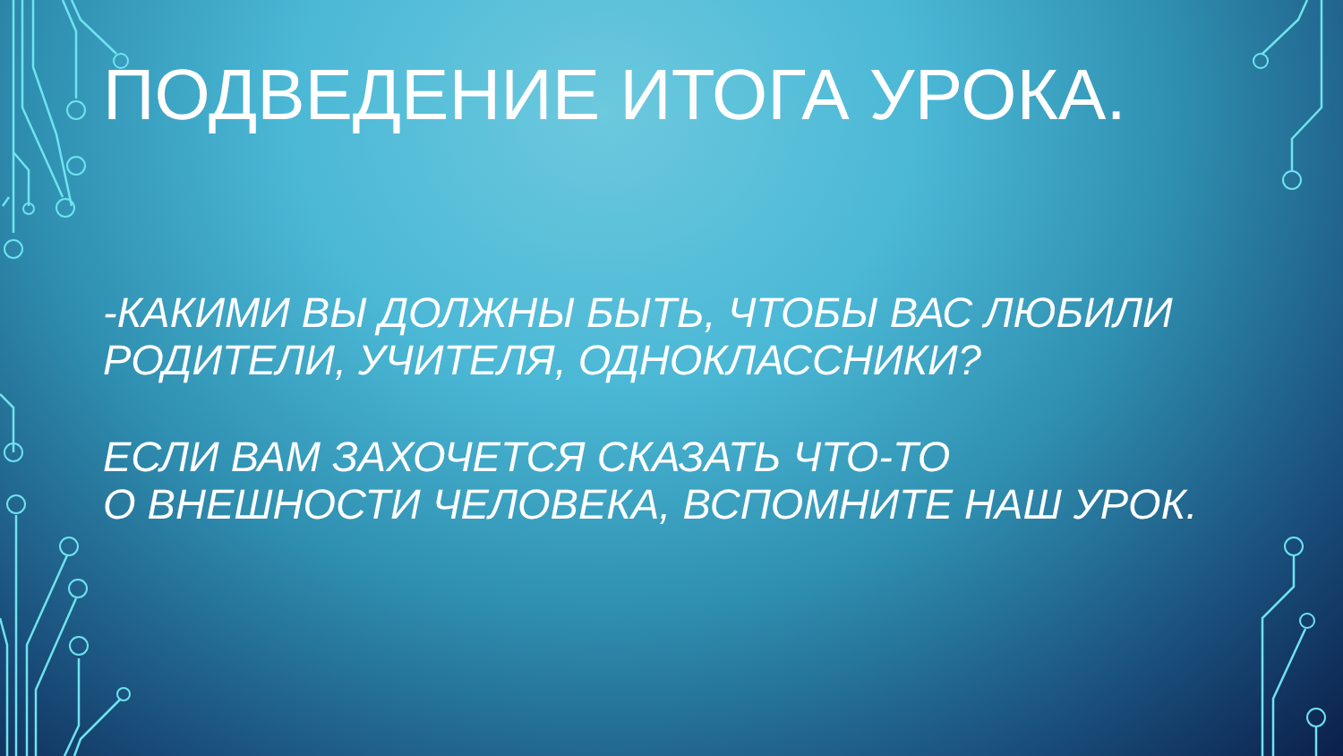ПОДВЕДЕНИЕ ИТОГА УРОКА.
-КАКИМИ ВЫ ДОЛЖНЫ БЫТЬ, ЧТОБЫ ВАС ЛЮБИЛИ
РОДИТЕЛИ, УЧИТЕЛЯ, ОДНОКЛАССНИКИ?
ЕСЛИ ВАМ ЗАХОЧЕТСЯ СКАЗАТЬ ЧТО-ТО
О ВНЕШНОСТИ ЧЕЛОВЕКА, ВСПОМНИТЕ НАШ УРОК.